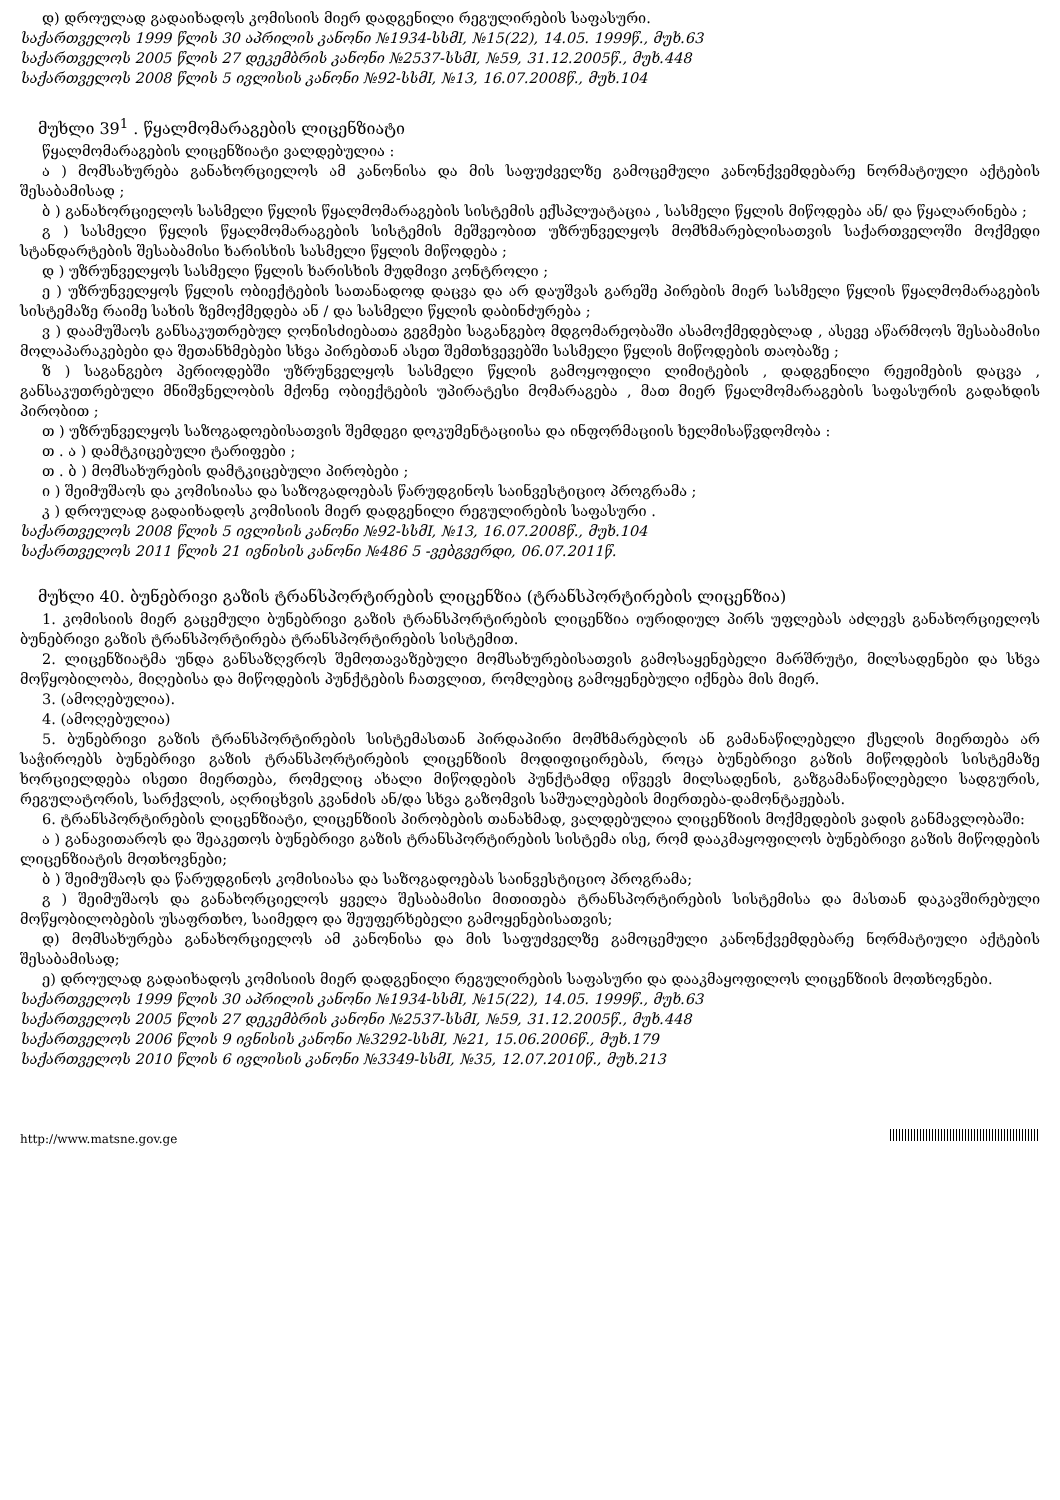დ) დროულად გადაიხადოს კომისიის მიერ დადგენილი რეგულირების საფასური.
საქართველოს 1999 წლის 30 აპრილის კანონი №1934-სსმI, №15(22), 14.05. 1999წ., მუხ.63
საქართველოს 2005 წლის 27 დეკემბრის კანონი №2537-სსმI, №59, 31.12.2005წ., მუხ.448
საქართველოს 2008 წლის 5 ივლისის კანონი №92-სსმI, №13, 16.07.2008წ., მუხ.104
მუხლი 39<sup>1</sup> . წყალმომარაგების ლიცენზიატი
წყალმომარაგების ლიცენზიატი ვალდებულია :
ა ) მომსახურება განახორციელოს ამ კანონისა და მის საფუძველზე გამოცემული კანონქვემდებარე ნორმატიული აქტების შესაბამისად ;
ბ ) განახორციელოს სასმელი წყლის წყალმომარაგების სისტემის ექსპლუატაცია , სასმელი წყლის მიწოდება ან/ და წყალარინება ;
გ ) სასმელი წყლის წყალმომარაგების სისტემის მეშვეობით უზრუნველყოს მომხმარებლისათვის საქართველოში მოქმედი სტანდარტების შესაბამისი ხარისხის სასმელი წყლის მიწოდება ;
დ ) უზრუნველყოს სასმელი წყლის ხარისხის მუდმივი კონტროლი ;
ე ) უზრუნველყოს წყლის ობიექტების სათანადოდ დაცვა და არ დაუშვას გარეშე პირების მიერ სასმელი წყლის წყალმომარაგების სისტემაზე რაიმე სახის ზემოქმედება ან / და სასმელი წყლის დაბინძურება ;
ვ ) დაამუშაოს განსაკუთრებულ ღონისძიებათა გეგმები საგანგებო მდგომარეობაში ასამოქმედებლად , ასევე აწარმოოს შესაბამისი მოლაპარაკებები და შეთანხმებები სხვა პირებთან ასეთ შემთხვევებში სასმელი წყლის მიწოდების თაობაზე ;
ზ ) საგანგებო პერიოდებში უზრუნველყოს სასმელი წყლის გამოყოფილი ლიმიტების , დადგენილი რეჟიმების დაცვა , განსაკუთრებული მნიშვნელობის მქონე ობიექტების უპირატესი მომარაგება , მათ მიერ წყალმომარაგების საფასურის გადახდის პირობით ;
თ ) უზრუნველყოს საზოგადოებისათვის შემდეგი დოკუმენტაციისა და ინფორმაციის ხელმისაწვდომობა :
თ . ა ) დამტკიცებული ტარიფები ;
თ . ბ ) მომსახურების დამტკიცებული პირობები ;
ი ) შეიმუშაოს და კომისიასა და საზოგადოებას წარუდგინოს საინვესტიციო პროგრამა ;
კ ) დროულად გადაიხადოს კომისიის მიერ დადგენილი რეგულირების საფასური .
საქართველოს 2008 წლის 5 ივლისის კანონი №92-სსმI, №13, 16.07.2008წ., მუხ.104
საქართველოს 2011 წლის 21 ივნისის კანონი №486 5 -ვებგვერდი, 06.07.2011წ.
მუხლი 40. ბუნებრივი გაზის ტრანსპორტირების ლიცენზია (ტრანსპორტირების ლიცენზია)
1. კომისიის მიერ გაცემული ბუნებრივი გაზის ტრანსპორტირების ლიცენზია იურიდიულ პირს უფლებას აძლევს განახორციელოს ბუნებრივი გაზის ტრანსპორტირება ტრანსპორტირების სისტემით.
2. ლიცენზიატმა უნდა განსაზღვროს შემოთავაზებული მომსახურებისათვის გამოსაყენებელი მარშრუტი, მილსადენები და სხვა მოწყობილობა, მიღებისა და მიწოდების პუნქტების ჩათვლით, რომლებიც გამოყენებული იქნება მის მიერ.
3. (ამოღებულია).
4. (ამოღებულია)
5. ბუნებრივი გაზის ტრანსპორტირების სისტემასთან პირდაპირი მომხმარებლის ან გამანაწილებელი ქსელის მიერთება არ საჭიროებს ბუნებრივი გაზის ტრანსპორტირების ლიცენზიის მოდიფიცირებას, როცა ბუნებრივი გაზის მიწოდების სისტემაზე ხორციელდება ისეთი მიერთება, რომელიც ახალი მიწოდების პუნქტამდე იწვევს მილსადენის, გაზგამანაწილებელი სადგურის, რეგულატორის, სარქვლის, აღრიცხვის კვანძის ან/და სხვა გაზომვის საშუალებების მიერთება-დამონტაჟებას.
6. ტრანსპორტირების ლიცენზიატი, ლიცენზიის პირობების თანახმად, ვალდებულია ლიცენზიის მოქმედების ვადის განმავლობაში:
ა ) განავითაროს და შეაკეთოს ბუნებრივი გაზის ტრანსპორტირების სისტემა ისე, რომ დააკმაყოფილოს ბუნებრივი გაზის მიწოდების ლიცენზიატის მოთხოვნები;
ბ ) შეიმუშაოს და წარუდგინოს კომისიასა და საზოგადოებას საინვესტიციო პროგრამა;
გ ) შეიმუშაოს და განახორციელოს ყველა შესაბამისი მითითება ტრანსპორტირების სისტემისა და მასთან დაკავშირებული მოწყობილობების უსაფრთხო, საიმედო და შეუფერხებელი გამოყენებისათვის;
დ) მომსახურება განახორციელოს ამ კანონისა და მის საფუძველზე გამოცემული კანონქვემდებარე ნორმატიული აქტების შესაბამისად;
ე) დროულად გადაიხადოს კომისიის მიერ დადგენილი რეგულირების საფასური და დააკმაყოფილოს ლიცენზიის მოთხოვნები.
საქართველოს 1999 წლის 30 აპრილის კანონი №1934-სსმI, №15(22), 14.05. 1999წ., მუხ.63
საქართველოს 2005 წლის 27 დეკემბრის კანონი №2537-სსმI, №59, 31.12.2005წ., მუხ.448
საქართველოს 2006 წლის 9 ივნისის კანონი №3292-სსმI, №21, 15.06.2006წ., მუხ.179
საქართველოს 2010 წლის 6 ივლისის კანონი №3349-სსმI, №35, 12.07.2010წ., მუხ.213
http://www.matsne.gov.ge